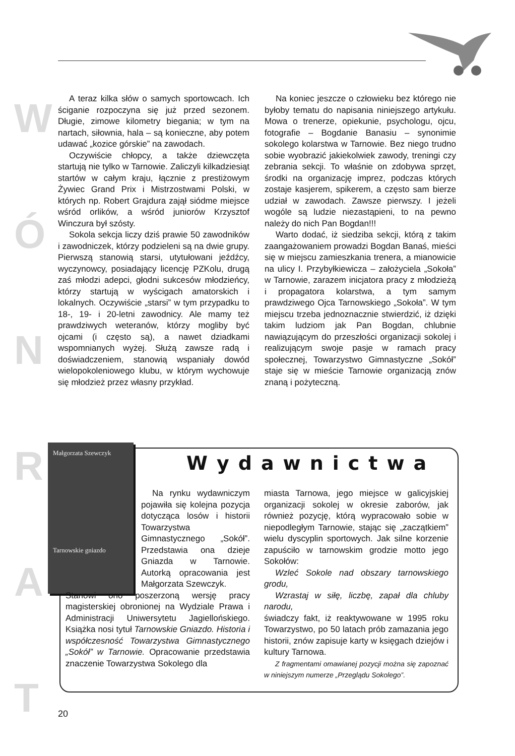W
Ó
N
R
A
T
A teraz kilka słów o samych sportowcach. Ich ściganie rozpoczyna się już przed sezonem. Długie, zimowe kilometry biegania; w tym na nartach, siłownia, hala – są konieczne, aby potem udawać „kozice górskie” na zawodach.
Oczywiście chłopcy, a także dziewczęta startują nie tylko w Tarnowie. Zaliczyli kilkadziesiąt startów w całym kraju, łącznie z prestiżowym Żywiec Grand Prix i Mistrzostwami Polski, w których np. Robert Grajdura zajął siódme miejsce wśród orlików, a wśród juniorów Krzysztof Winczura był szósty.
Sokola sekcja liczy dziś prawie 50 zawodników i zawodniczek, którzy podzieleni są na dwie grupy. Pierwszą stanowią starsi, utytułowani jeźdźcy, wyczynowcy, posiadający licencję PZKolu, drugą zaś młodzi adepci, głodni sukcesów młodzieńcy, którzy startują w wyścigach amatorskich i lokalnych. Oczywiście „starsi” w tym przypadku to 18-, 19- i 20-letni zawodnicy. Ale mamy też prawdziwych weteranów, którzy mogliby być ojcami (i często są), a nawet dziadkami wspomnianych wyżej. Służą zawsze radą i doświadczeniem, stanowią wspaniały dowód wielopokoleniowego klubu, w którym wychowuje się młodzież przez własny przykład.
Na koniec jeszcze o człowieku bez którego nie byłoby tematu do napisania niniejszego artykułu. Mowa o trenerze, opiekunie, psychologu, ojcu, fotografie – Bogdanie Banasiu – synonimie sokolego kolarstwa w Tarnowie. Bez niego trudno sobie wyobrazić jakiekolwiek zawody, treningi czy zebrania sekcji. To właśnie on zdobywa sprzęt, środki na organizację imprez, podczas których zostaje kasjerem, spikerem, a często sam bierze udział w zawodach. Zawsze pierwszy. I jeżeli wogóle są ludzie niezastąpieni, to na pewno należy do nich Pan Bogdan!!!
Warto dodać, iż siedziba sekcji, którą z takim zaangażowaniem prowadzi Bogdan Banaś, mieści się w miejscu zamieszkania trenera, a mianowicie na ulicy I. Przybyłkiewicza – założyciela „Sokoła” w Tarnowie, zarazem inicjatora pracy z młodzieżą i propagatora kolarstwa, a tym samym prawdziwego Ojca Tarnowskiego „Sokoła”. W tym miejscu trzeba jednoznacznie stwierdzić, iż dzięki takim ludziom jak Pan Bogdan, chlubnie nawiązującym do przeszłości organizacji sokolej i realizującym swoje pasje w ramach pracy społecznej, Towarzystwo Gimnastyczne „Sokół” staje się w mieście Tarnowie organizacją znów znaną i pożyteczną.
Małgorzata Szewczyk
Tarnowskie gniazdo
Wydawnictwa
Na rynku wydawniczym pojawiła się kolejna pozycja dotycząca losów i historii Towarzystwa Gimnastycznego „Sokół”. Przedstawia ona dzieje Gniazda w Tarnowie. Autorką opracowania jest Małgorzata Szewczyk.
Stanowi ono poszerzoną wersję pracy magisterskiej obronionej na Wydziale Prawa i Administracji Uniwersytetu Jagiellońskiego. Książka nosi tytuł Tarnowskie Gniazdo. Historia i współczesność Towarzystwa Gimnastycznego „Sokół” w Tarnowie. Opracowanie przedstawia znaczenie Towarzystwa Sokolego dla
miasta Tarnowa, jego miejsce w galicyjskiej organizacji sokolej w okresie zaborów, jak również pozycję, którą wypracowało sobie w niepodległym Tarnowie, stając się „zaczątkiem” wielu dyscyplin sportowych. Jak silne korzenie zapuściło w tarnowskim grodzie motto jego Sokołów:
Wzleć Sokole nad obszary tarnowskiego grodu,
Wzrastaj w siłę, liczbę, zapał dla chluby narodu,
świadczy fakt, iż reaktywowane w 1995 roku Towarzystwo, po 50 latach prób zamazania jego historii, znów zapisuje karty w księgach dziejów i kultury Tarnowa.
Z fragmentami omawianej pozycji można się zapoznać w niniejszym numerze „Przeglądu Sokolego”.
20